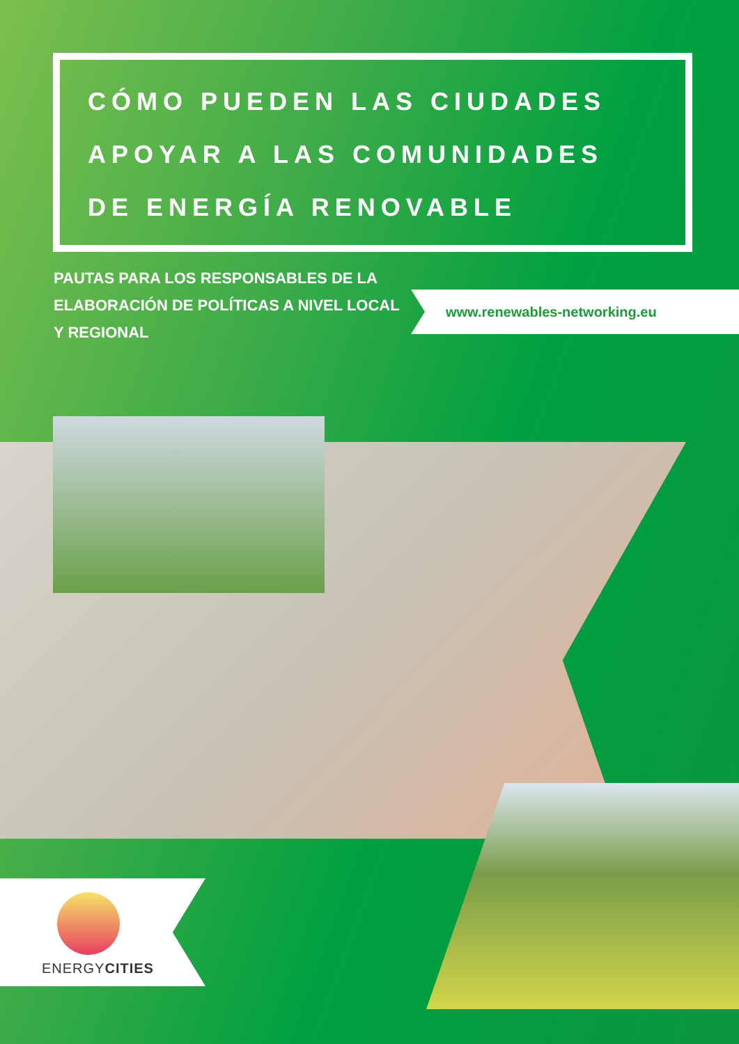CÓMO PUEDEN LAS CIUDADES
APOYAR A LAS COMUNIDADES
DE ENERGÍA RENOVABLE
PAUTAS PARA LOS RESPONSABLES DE LA ELABORACIÓN DE POLÍTICAS A NIVEL LOCAL Y REGIONAL
www.renewables-networking.eu
ENERGYCITIES